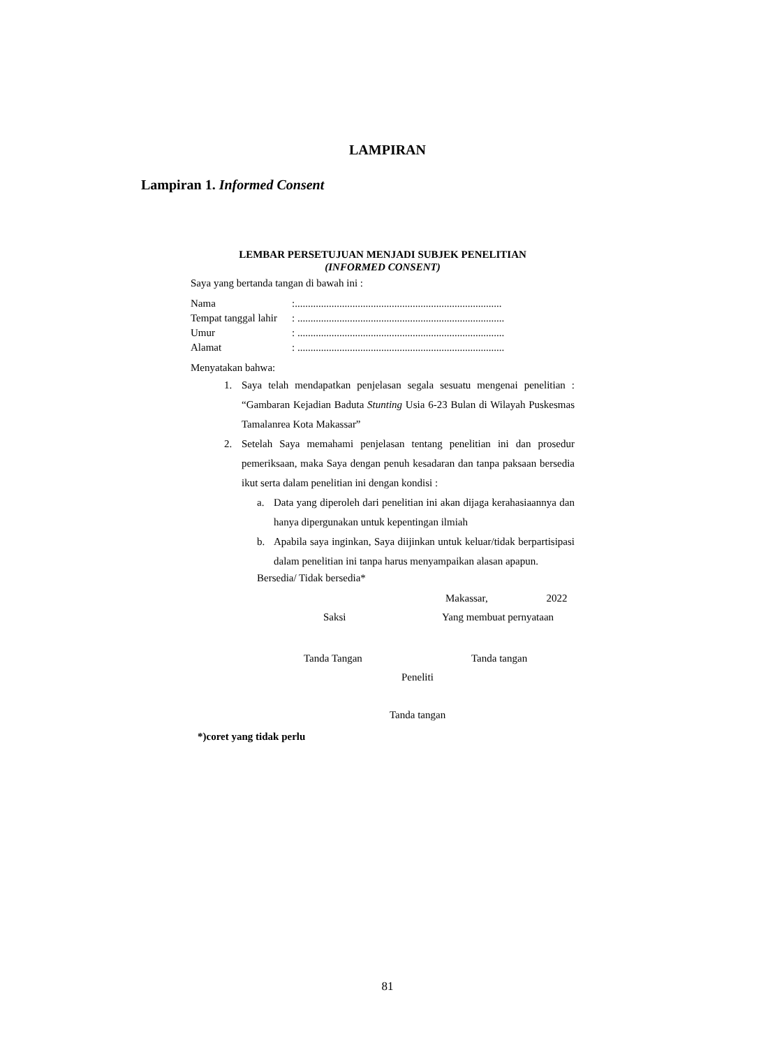LAMPIRAN
Lampiran 1. Informed Consent
LEMBAR PERSETUJUAN MENJADI SUBJEK PENELITIAN
(INFORMED CONSENT)
Saya yang bertanda tangan di bawah ini :
| Nama | :............................................................................... |
| Tempat tanggal lahir | : ............................................................................... |
| Umur | : ............................................................................... |
| Alamat | : ............................................................................... |
Menyatakan bahwa:
1. Saya telah mendapatkan penjelasan segala sesuatu mengenai penelitian : “Gambaran Kejadian Baduta Stunting Usia 6-23 Bulan di Wilayah Puskesmas Tamalanrea Kota Makassar”
2. Setelah Saya memahami penjelasan tentang penelitian ini dan prosedur pemeriksaan, maka Saya dengan penuh kesadaran dan tanpa paksaan bersedia ikut serta dalam penelitian ini dengan kondisi :
a. Data yang diperoleh dari penelitian ini akan dijaga kerahasiaannya dan hanya dipergunakan untuk kepentingan ilmiah
b. Apabila saya inginkan, Saya diijinkan untuk keluar/tidak berpartisipasi dalam penelitian ini tanpa harus menyampaikan alasan apapun.
Bersedia/ Tidak bersedia*
Makassar, 2022
Saksi Yang membuat pernyataan
Tanda Tangan Tanda tangan
Peneliti
Tanda tangan
*)coret yang tidak perlu
81